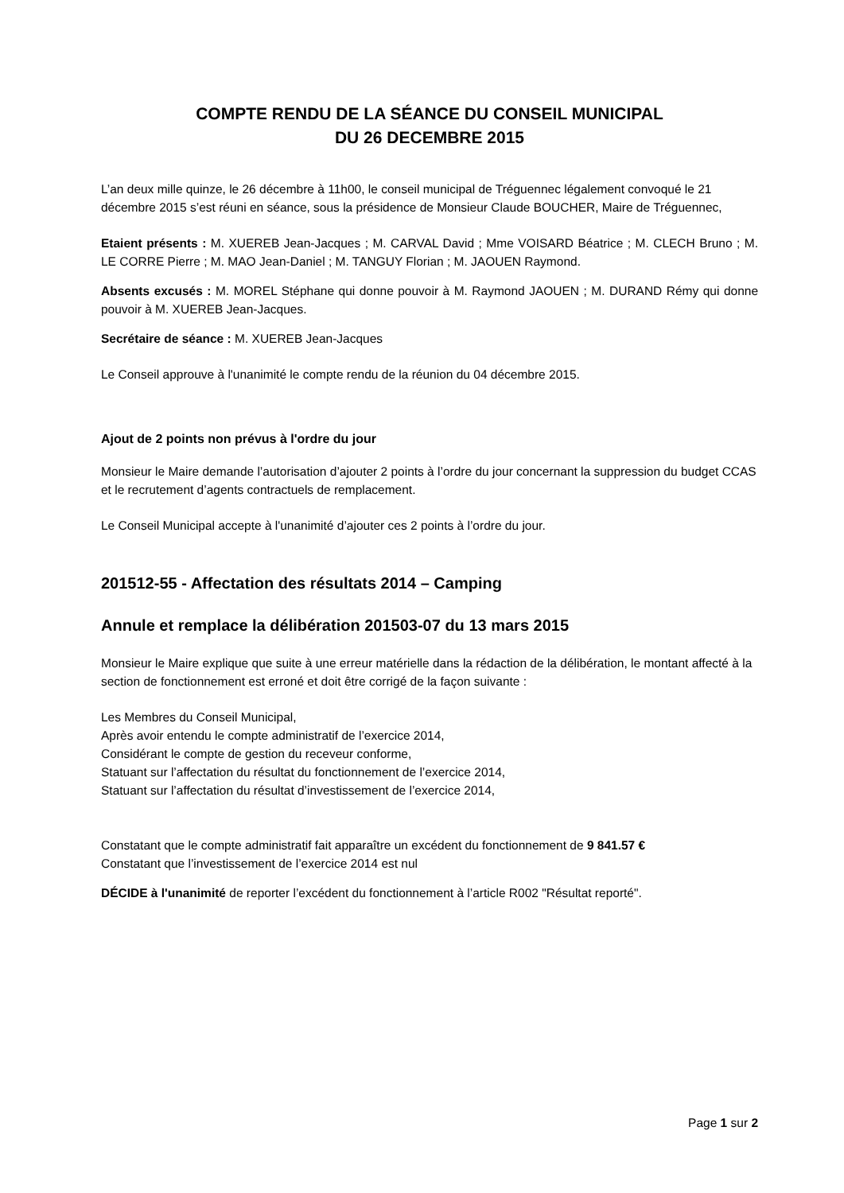COMPTE RENDU DE LA SÉANCE DU CONSEIL MUNICIPAL
DU 26 DECEMBRE 2015
L’an deux mille quinze, le 26 décembre à 11h00, le conseil municipal de Tréguennec légalement convoqué le 21 décembre 2015 s’est réuni en séance, sous la présidence de Monsieur Claude BOUCHER, Maire de Tréguennec,
Etaient présents : M. XUEREB Jean-Jacques ; M. CARVAL David ; Mme VOISARD Béatrice ; M. CLECH Bruno ; M. LE CORRE Pierre ; M. MAO Jean-Daniel ; M. TANGUY Florian ; M. JAOUEN Raymond.
Absents excusés : M. MOREL Stéphane qui donne pouvoir à M. Raymond JAOUEN ; M. DURAND Rémy qui donne pouvoir à M. XUEREB Jean-Jacques.
Secrétaire de séance : M. XUEREB Jean-Jacques
Le Conseil approuve à l'unanimité le compte rendu de la réunion du 04 décembre 2015.
Ajout de 2 points non prévus à l'ordre du jour
Monsieur le Maire demande l’autorisation d’ajouter 2 points à l’ordre du jour concernant la suppression du budget CCAS et le recrutement d’agents contractuels de remplacement.
Le Conseil Municipal accepte à l'unanimité d’ajouter ces 2 points à l’ordre du jour.
201512-55 - Affectation des résultats 2014 – Camping
Annule et remplace la délibération 201503-07 du 13 mars 2015
Monsieur le Maire explique que suite à une erreur matérielle dans la rédaction de la délibération, le montant affecté à la section de fonctionnement est erroné et doit être corrigé de la façon suivante :
Les Membres du Conseil Municipal,
Après avoir entendu le compte administratif de l’exercice 2014,
Considérant le compte de gestion du receveur conforme,
Statuant sur l’affectation du résultat du fonctionnement de l’exercice 2014,
Statuant sur l’affectation du résultat d’investissement de l’exercice 2014,
Constatant que le compte administratif fait apparaître un excédent du fonctionnement de 9 841.57 €
Constatant que l’investissement de l’exercice 2014 est nul
DÉCIDE à l'unanimité de reporter l’excédent du fonctionnement à l’article R002 "Résultat reporté".
Page 1 sur 2